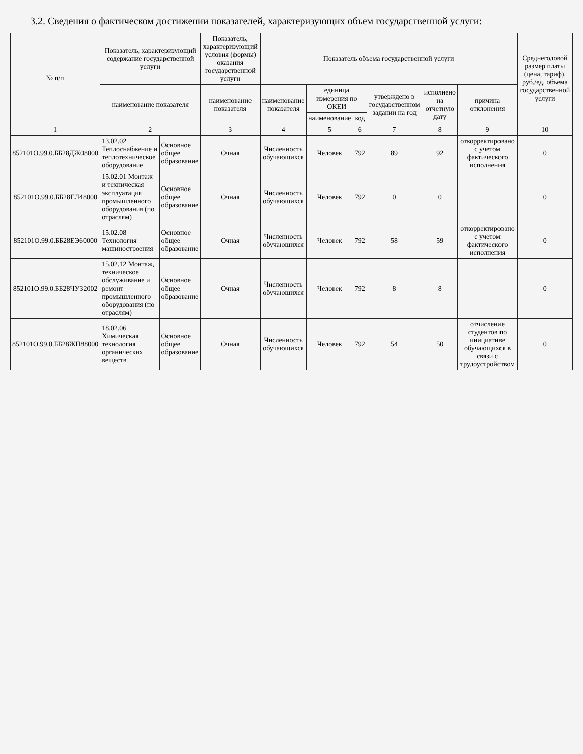3.2. Сведения о фактическом достижении показателей, характеризующих объем государственной услуги:
| № п/п | Показатель, характеризующий содержание государственной услуги | | Показатель, характеризующий условия (формы) оказания государственной услуги | Показатель объема государственной услуги | | | | | | Среднегодовой размер платы (цена, тариф), руб./ед. объема государственной услуги |
| --- | --- | --- | --- | --- | --- | --- | --- | --- | --- | --- |
| | наименование показателя | | наименование показателя | наименование показателя | единица измерения по ОКЕИ | | утверждено в государственном задании на год | исполнено на отчетную дату | причина отклонения | |
| | | | | | наименование | код | | | | |
| 1 | 2 | | 3 | 4 | 5 | 6 | 7 | 8 | 9 | 10 |
| 852101О.99.0.ББ28ДЖ08000 | 13.02.02 Теплоснабжение и теплотехническое оборудование | Основное общее образование | Очная | Численность обучающихся | Человек | 792 | 89 | 92 | откорректировано с учетом фактического исполнения | 0 |
| 852101О.99.0.ББ28ЕЛ48000 | 15.02.01 Монтаж и техническая эксплуатация промышленного оборудования (по отраслям) | Основное общее образование | Очная | Численность обучающихся | Человек | 792 | 0 | 0 | | 0 |
| 852101О.99.0.ББ28ЕЭ60000 | 15.02.08 Технология машиностроения | Основное общее образование | Очная | Численность обучающихся | Человек | 792 | 58 | 59 | откорректировано с учетом фактического исполнения | 0 |
| 852101О.99.0.ББ28ЧУ32002 | 15.02.12 Монтаж, техническое обслуживание и ремонт промышленного оборудования (по отраслям) | Основное общее образование | Очная | Численность обучающихся | Человек | 792 | 8 | 8 | | 0 |
| 852101О.99.0.ББ28ЖП88000 | 18.02.06 Химическая технология органических веществ | Основное общее образование | Очная | Численность обучающихся | Человек | 792 | 54 | 50 | отчисление студентов по инициативе обучающихся в связи с трудоустройством | 0 |